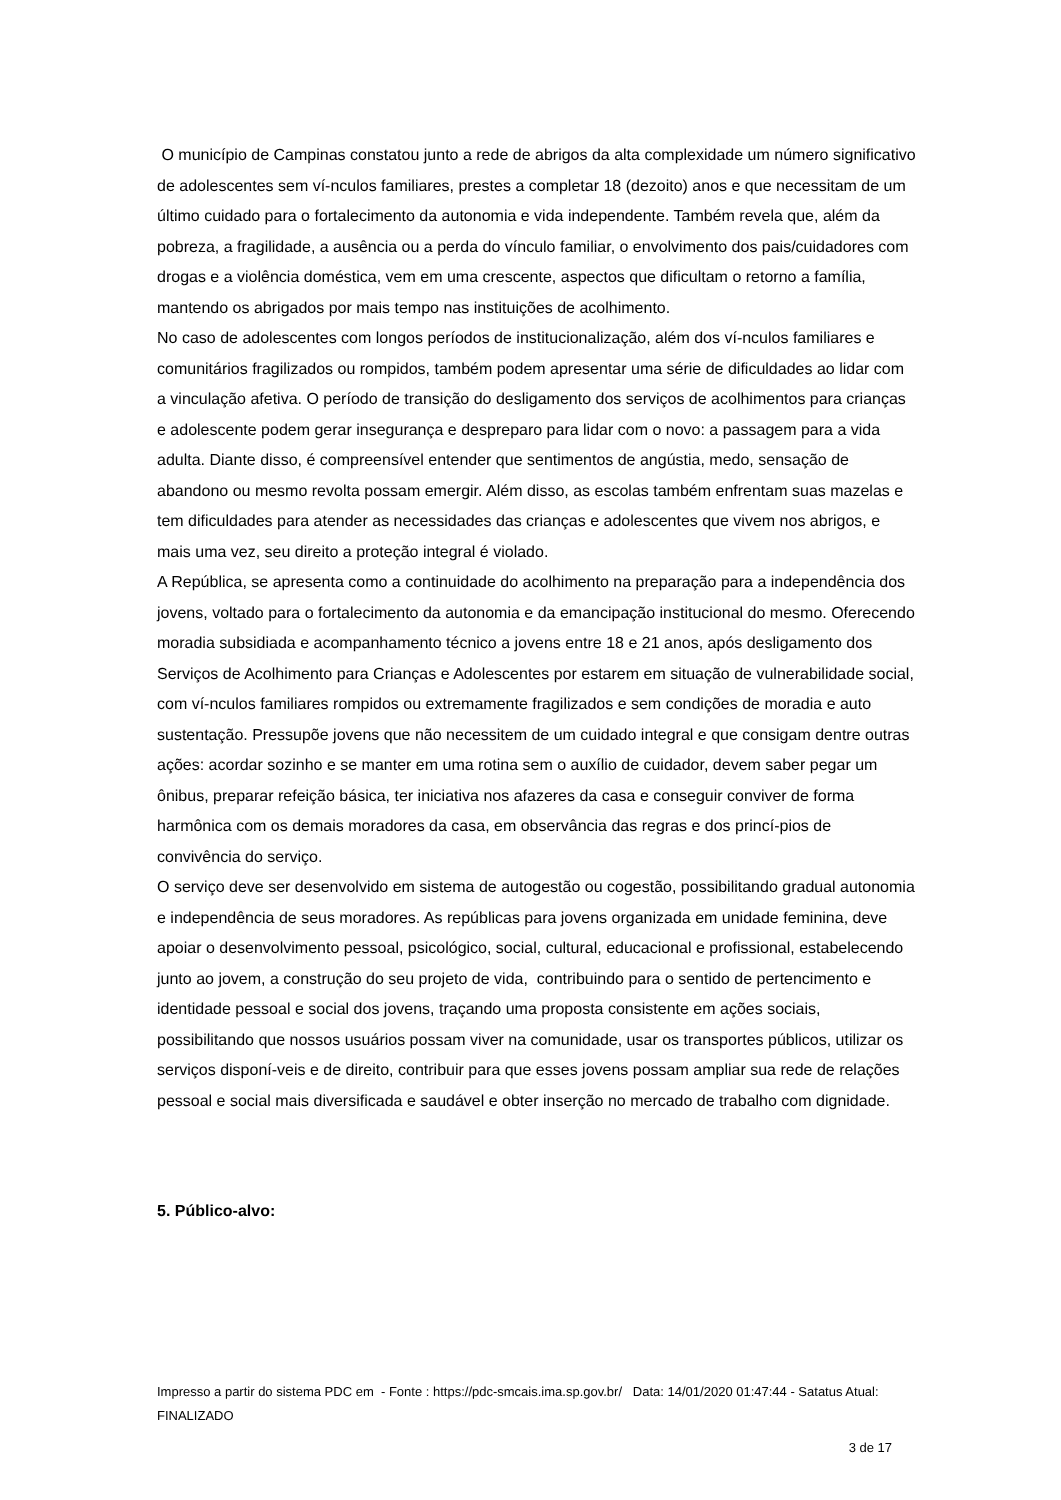O município de Campinas constatou junto a rede de abrigos da alta complexidade um número significativo de adolescentes sem ví-nculos familiares, prestes a completar 18 (dezoito) anos e que necessitam de um último cuidado para o fortalecimento da autonomia e vida independente. Também revela que, além da pobreza, a fragilidade, a ausência ou a perda do vínculo familiar, o envolvimento dos pais/cuidadores com drogas e a violência doméstica, vem em uma crescente, aspectos que dificultam o retorno a família, mantendo os abrigados por mais tempo nas instituições de acolhimento.
No caso de adolescentes com longos períodos de institucionalização, além dos ví-nculos familiares e comunitários fragilizados ou rompidos, também podem apresentar uma série de dificuldades ao lidar com a vinculação afetiva. O período de transição do desligamento dos serviços de acolhimentos para crianças e adolescente podem gerar insegurança e despreparo para lidar com o novo: a passagem para a vida adulta. Diante disso, é compreensível entender que sentimentos de angústia, medo, sensação de abandono ou mesmo revolta possam emergir. Além disso, as escolas também enfrentam suas mazelas e tem dificuldades para atender as necessidades das crianças e adolescentes que vivem nos abrigos, e mais uma vez, seu direito a proteção integral é violado.
A República, se apresenta como a continuidade do acolhimento na preparação para a independência dos jovens, voltado para o fortalecimento da autonomia e da emancipação institucional do mesmo. Oferecendo moradia subsidiada e acompanhamento técnico a jovens entre 18 e 21 anos, após desligamento dos Serviços de Acolhimento para Crianças e Adolescentes por estarem em situação de vulnerabilidade social, com ví-nculos familiares rompidos ou extremamente fragilizados e sem condições de moradia e auto sustentação. Pressupõe jovens que não necessitem de um cuidado integral e que consigam dentre outras ações: acordar sozinho e se manter em uma rotina sem o auxílio de cuidador, devem saber pegar um ônibus, preparar refeição básica, ter iniciativa nos afazeres da casa e conseguir conviver de forma harmônica com os demais moradores da casa, em observância das regras e dos princí-pios de convivência do serviço.
O serviço deve ser desenvolvido em sistema de autogestão ou cogestão, possibilitando gradual autonomia e independência de seus moradores. As repúblicas para jovens organizada em unidade feminina, deve apoiar o desenvolvimento pessoal, psicológico, social, cultural, educacional e profissional, estabelecendo junto ao jovem, a construção do seu projeto de vida, contribuindo para o sentido de pertencimento e identidade pessoal e social dos jovens, traçando uma proposta consistente em ações sociais, possibilitando que nossos usuários possam viver na comunidade, usar os transportes públicos, utilizar os serviços disponí-veis e de direito, contribuir para que esses jovens possam ampliar sua rede de relações pessoal e social mais diversificada e saudável e obter inserção no mercado de trabalho com dignidade.
5. Público-alvo:
Impresso a partir do sistema PDC em - Fonte : https://pdc-smcais.ima.sp.gov.br/ Data: 14/01/2020 01:47:44 - Satatus Atual: FINALIZADO
3 de 17